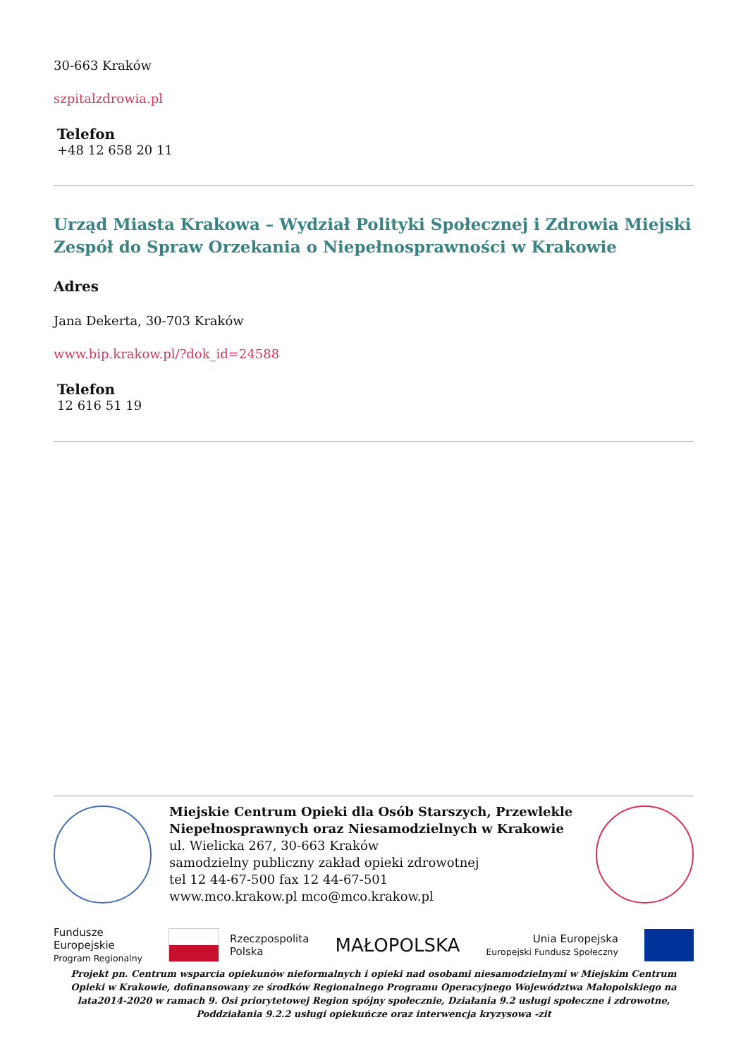30-663 Kraków
szpitalzdrowia.pl
Telefon
+48 12 658 20 11
Urząd Miasta Krakowa – Wydział Polityki Społecznej i Zdrowia Miejski Zespół do Spraw Orzekania o Niepełnosprawności w Krakowie
Adres
Jana Dekerta, 30-703 Kraków
www.bip.krakow.pl/?dok_id=24588
Telefon
12 616 51 19
Miejskie Centrum Opieki dla Osób Starszych, Przewlekle Niepełnosprawnych oraz Niesamodzielnych w Krakowie
ul. Wielicka 267, 30-663 Kraków
samodzielny publiczny zakład opieki zdrowotnej
tel 12 44-67-500 fax 12 44-67-501
www.mco.krakow.pl mco@mco.krakow.pl
Fundusze
Europejskie
Program Regionalny
Rzeczpospolita
Polska
MAŁOPOLSKA
Unia Europejska
Europejski Fundusz Społeczny
Projekt pn. Centrum wsparcia opiekunów nieformalnych i opieki nad osobami niesamodzielnymi w Miejskim Centrum Opieki w Krakowie, dofinansowany ze środków Regionalnego Programu Operacyjnego Województwa Małopolskiego na lata2014-2020 w ramach 9. Osi priorytetowej Region spójny społecznie, Działania 9.2 usługi społeczne i zdrowotne, Poddziałania 9.2.2 usługi opiekuńcze oraz interwencja kryzysowa -zit